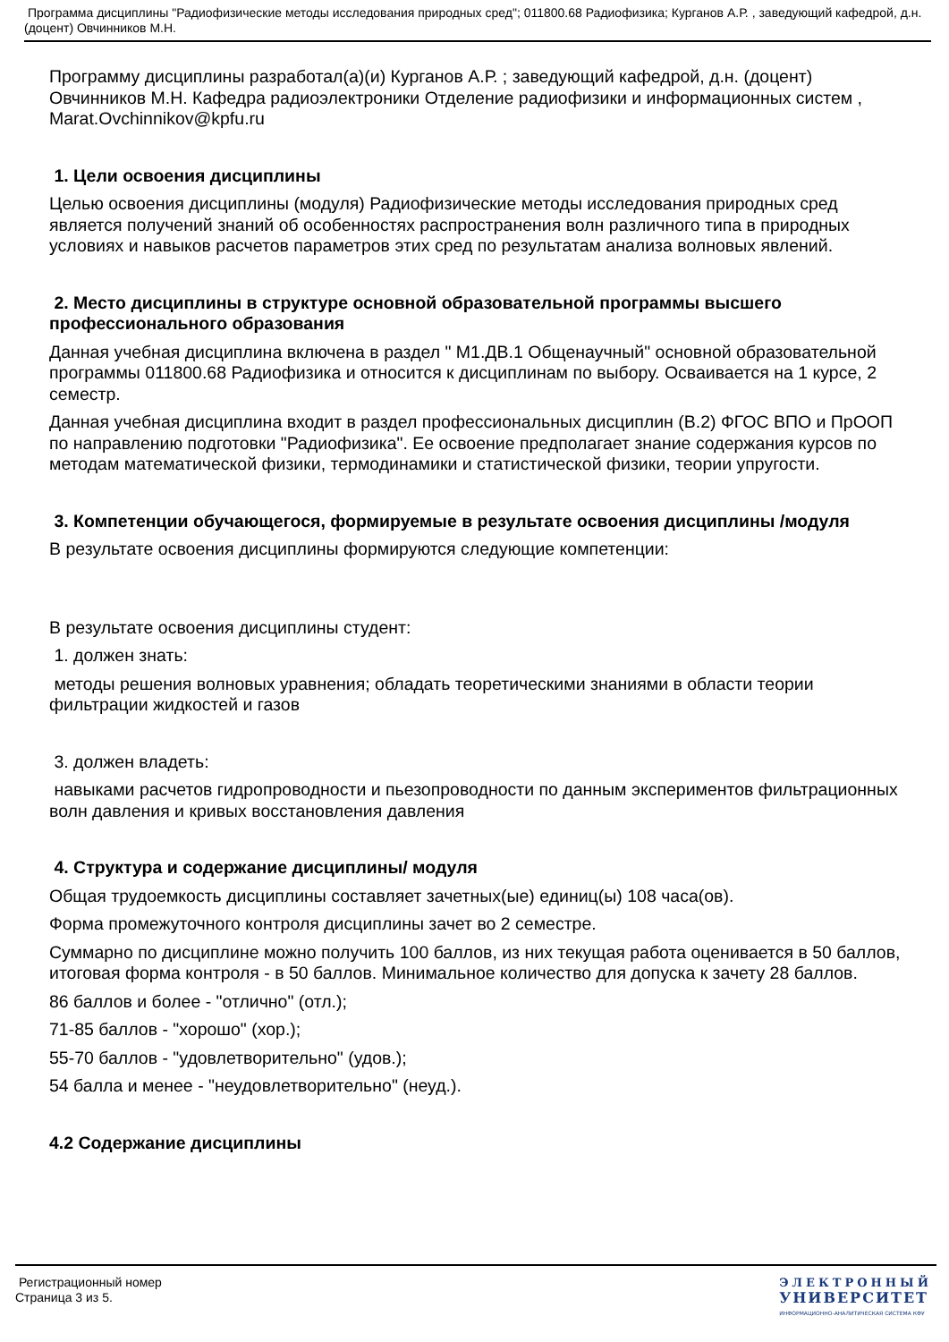Программа дисциплины "Радиофизические методы исследования природных сред"; 011800.68 Радиофизика; Курганов А.Р. , заведующий кафедрой, д.н. (доцент) Овчинников М.Н.
Программу дисциплины разработал(а)(и) Курганов А.Р. ; заведующий кафедрой, д.н. (доцент) Овчинников М.Н. Кафедра радиоэлектроники Отделение радиофизики и информационных систем , Marat.Ovchinnikov@kpfu.ru
1. Цели освоения дисциплины
Целью освоения дисциплины (модуля) Радиофизические методы исследования природных сред является получений знаний об особенностях распространения волн различного типа в природных условиях и навыков расчетов параметров этих сред по результатам анализа волновых явлений.
2. Место дисциплины в структуре основной образовательной программы высшего профессионального образования
Данная учебная дисциплина включена в раздел " М1.ДВ.1 Общенаучный" основной образовательной программы 011800.68 Радиофизика и относится к дисциплинам по выбору. Осваивается на 1 курсе, 2 семестр.
Данная учебная дисциплина входит в раздел профессиональных дисциплин (В.2) ФГОС ВПО и ПрООП по направлению подготовки "Радиофизика". Ее освоение предполагает знание содержания курсов по методам математической физики, термодинамики и статистической физики, теории упругости.
3. Компетенции обучающегося, формируемые в результате освоения дисциплины /модуля
В результате освоения дисциплины формируются следующие компетенции:
В результате освоения дисциплины студент:
1. должен знать:
методы решения волновых уравнения; обладать теоретическими знаниями в области теории фильтрации жидкостей и газов
3. должен владеть:
навыками расчетов гидропроводности и пьезопроводности по данным экспериментов фильтрационных волн давления и кривых восстановления давления
4. Структура и содержание дисциплины/ модуля
Общая трудоемкость дисциплины составляет зачетных(ые) единиц(ы) 108 часа(ов).
Форма промежуточного контроля дисциплины зачет во 2 семестре.
Суммарно по дисциплине можно получить 100 баллов, из них текущая работа оценивается в 50 баллов, итоговая форма контроля - в 50 баллов. Минимальное количество для допуска к зачету 28 баллов.
86 баллов и более - "отлично" (отл.);
71-85 баллов - "хорошо" (хор.);
55-70 баллов - "удовлетворительно" (удов.);
54 балла и менее - "неудовлетворительно" (неуд.).
4.2 Содержание дисциплины
Регистрационный номер
Страница 3 из 5.
ЭЛЕКТРОННЫЙ
УНИВЕРСИТЕТ
ИНФОРМАЦИОННО-АНАЛИТИЧЕСКАЯ СИСТЕМА КФУ